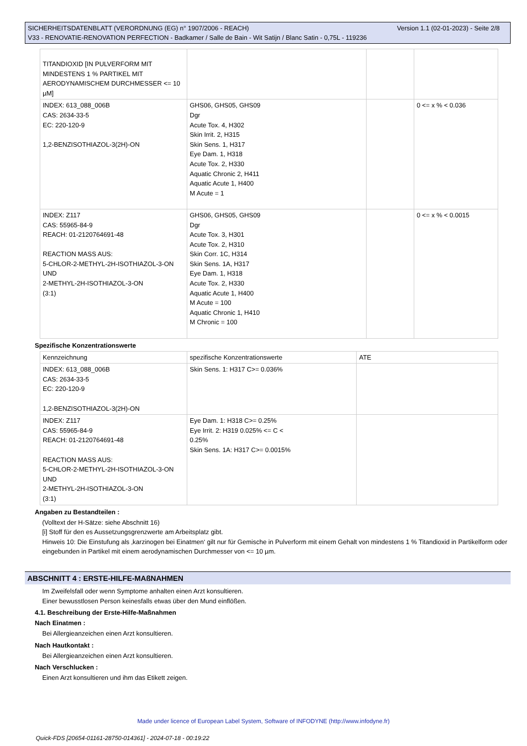Version 1.1 (02-01-2023) - Seite 2/8 SICHERHEITSDATENBLATT (VERORDNUNG (EG) n° 1907/2006 - REACH)
V33 - RENOVATIE-RENOVATION PERFECTION - Badkamer / Salle de Bain - Wit Satijn / Blanc Satin - 0,75L - 119236
| TITANDIOXID [IN PULVERFORM MIT MINDESTENS 1 % PARTIKEL MIT AERODYNAMISCHEM DURCHMESSER <= 10 µM] | | | |
| INDEX: 613_088_006B CAS: 2634-33-5 EC: 220-120-9 1,2-BENZISOTHIAZOL-3(2H)-ON | GHS06, GHS05, GHS09 Dgr Acute Tox. 4, H302 Skin Irrit. 2, H315 Skin Sens. 1, H317 Eye Dam. 1, H318 Acute Tox. 2, H330 Aquatic Chronic 2, H411 Aquatic Acute 1, H400 M Acute = 1 | | 0 <= x % < 0.036 |
| INDEX: Z117 CAS: 55965-84-9 REACH: 01-2120764691-48 REACTION MASS AUS: 5-CHLOR-2-METHYL-2H-ISOTHIAZOL-3-ON UND 2-METHYL-2H-ISOTHIAZOL-3-ON (3:1) | GHS06, GHS05, GHS09 Dgr Acute Tox. 3, H301 Acute Tox. 2, H310 Skin Corr. 1C, H314 Skin Sens. 1A, H317 Eye Dam. 1, H318 Acute Tox. 2, H330 Aquatic Acute 1, H400 M Acute = 100 Aquatic Chronic 1, H410 M Chronic = 100 | | 0 <= x % < 0.0015 |
Spezifische Konzentrationswerte
| Kennzeichnung | spezifische Konzentrationswerte | ATE |
| INDEX: 613_088_006B CAS: 2634-33-5 EC: 220-120-9 1,2-BENZISOTHIAZOL-3(2H)-ON | Skin Sens. 1: H317 C>= 0.036% | |
| INDEX: Z117 CAS: 55965-84-9 REACH: 01-2120764691-48 REACTION MASS AUS: 5-CHLOR-2-METHYL-2H-ISOTHIAZOL-3-ON UND 2-METHYL-2H-ISOTHIAZOL-3-ON (3:1) | Eye Dam. 1: H318 C>= 0.25% Eye Irrit. 2: H319 0.025% <= C < 0.25% Skin Sens. 1A: H317 C>= 0.0015% | |
Angaben zu Bestandteilen :
(Volltext der H-Sätze: siehe Abschnitt 16)
[i] Stoff für den es Aussetzungsgrenzwerte am Arbeitsplatz gibt.
Hinweis 10: Die Einstufung als ‚karzinogen bei Einatmen‘ gilt nur für Gemische in Pulverform mit einem Gehalt von mindestens 1 % Titandioxid in Partikelform oder eingebunden in Partikel mit einem aerodynamischen Durchmesser von <= 10 µm.
ABSCHNITT 4 : ERSTE-HILFE-MAßNAHMEN
Im Zweifelsfall oder wenn Symptome anhalten einen Arzt konsultieren.
Einer bewusstlosen Person keinesfalls etwas über den Mund einflößen.
4.1. Beschreibung der Erste-Hilfe-Maßnahmen
Nach Einatmen :
Bei Allergieanzeichen einen Arzt konsultieren.
Nach Hautkontakt :
Bei Allergieanzeichen einen Arzt konsultieren.
Nach Verschlucken :
Einen Arzt konsultieren und ihm das Etikett zeigen.
Made under licence of European Label System, Software of INFODYNE (http://www.infodyne.fr)
Quick-FDS [20654-01161-28750-014361] - 2024-07-18 - 00:19:22